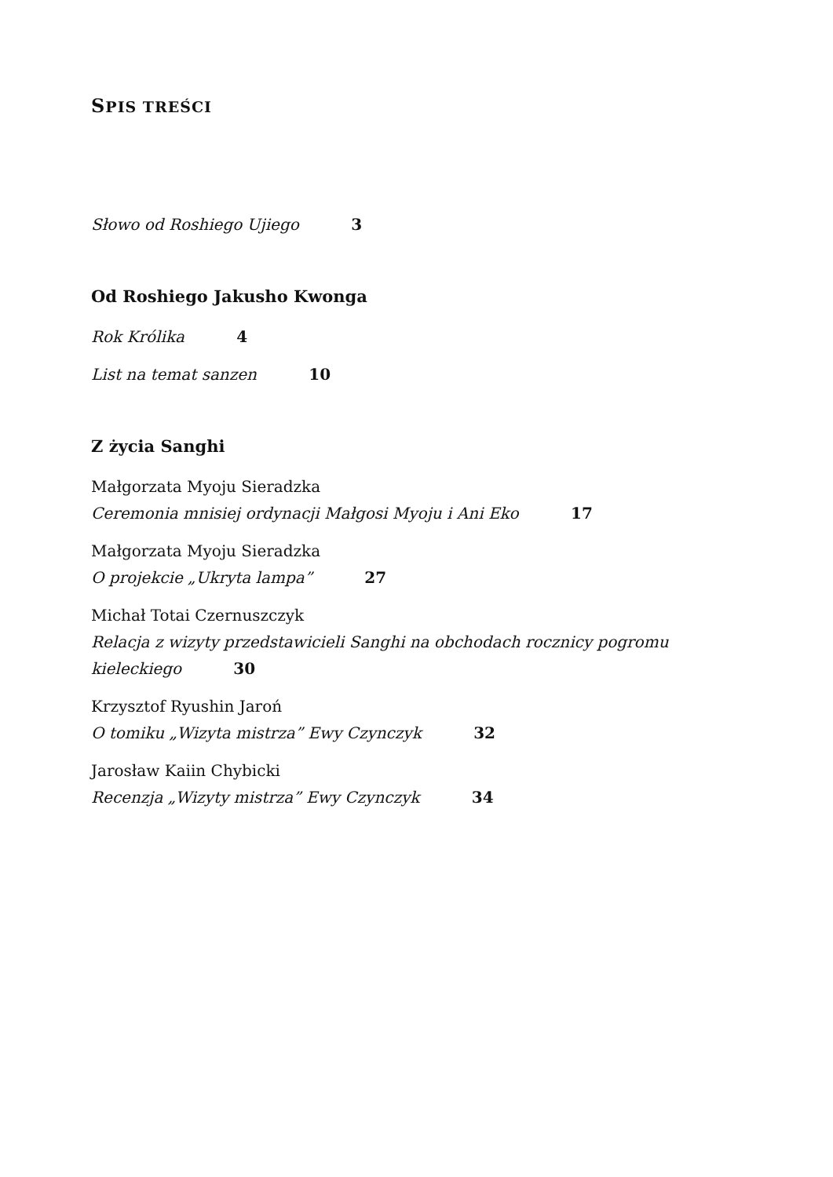SPIS TREŚCI
Słowo od Roshiego Ujiego 3
Od Roshiego Jakusho Kwonga
Rok Królika 4
List na temat sanzen 10
Z życia Sanghi
Małgorzata Myoju Sieradzka
Ceremonia mnisiej ordynacji Małgosi Myoju i Ani Eko 17
Małgorzata Myoju Sieradzka
O projekcie „Ukryta lampa” 27
Michał Totai Czernuszczyk
Relacja z wizyty przedstawicieli Sanghi na obchodach rocznicy pogromu kieleckiego 30
Krzysztof Ryushin Jaroń
O tomiku „Wizyta mistrza” Ewy Czynczyk 32
Jarosław Kaiin Chybicki
Recenzja „Wizyty mistrza” Ewy Czynczyk 34